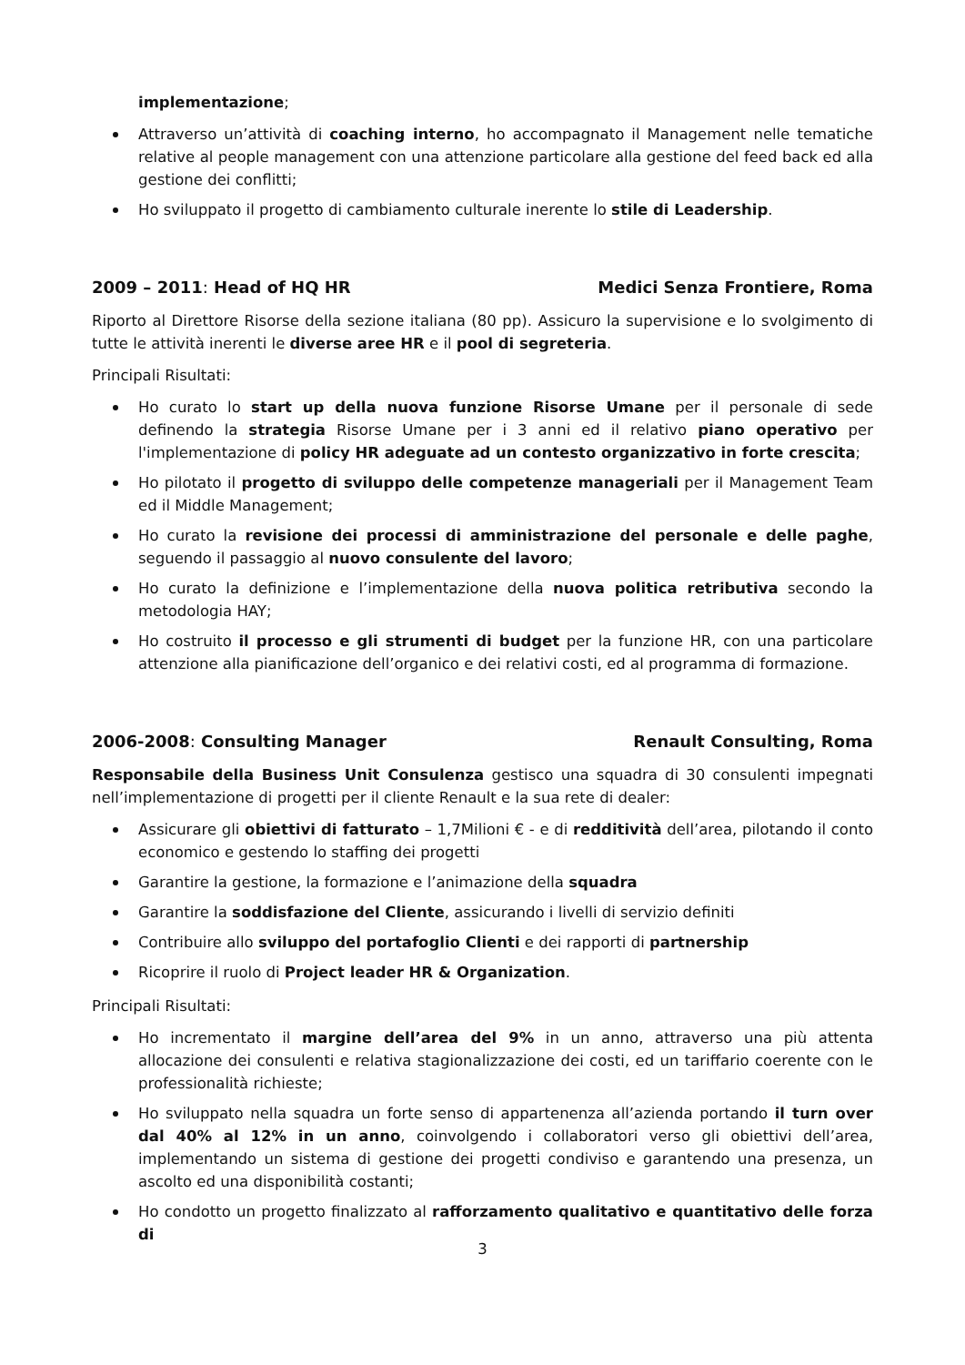implementazione;
Attraverso un’attività di coaching interno, ho accompagnato il Management nelle tematiche relative al people management con una attenzione particolare alla gestione del feed back ed alla gestione dei conflitti;
Ho sviluppato il progetto di cambiamento culturale inerente lo stile di Leadership.
2009 – 2011: Head of HQ HR Medici Senza Frontiere, Roma
Riporto al Direttore Risorse della sezione italiana (80 pp). Assicuro la supervisione e lo svolgimento di tutte le attività inerenti le diverse aree HR e il pool di segreteria.
Principali Risultati:
Ho curato lo start up della nuova funzione Risorse Umane per il personale di sede definendo la strategia Risorse Umane per i 3 anni ed il relativo piano operativo per l'implementazione di policy HR adeguate ad un contesto organizzativo in forte crescita;
Ho pilotato il progetto di sviluppo delle competenze manageriali per il Management Team ed il Middle Management;
Ho curato la revisione dei processi di amministrazione del personale e delle paghe, seguendo il passaggio al nuovo consulente del lavoro;
Ho curato la definizione e l’implementazione della nuova politica retributiva secondo la metodologia HAY;
Ho costruito il processo e gli strumenti di budget per la funzione HR, con una particolare attenzione alla pianificazione dell’organico e dei relativi costi, ed al programma di formazione.
2006-2008: Consulting Manager Renault Consulting, Roma
Responsabile della Business Unit Consulenza gestisco una squadra di 30 consulenti impegnati nell’implementazione di progetti per il cliente Renault e la sua rete di dealer:
Assicurare gli obiettivi di fatturato – 1,7Milioni € - e di redditività dell’area, pilotando il conto economico e gestendo lo staffing dei progetti
Garantire la gestione, la formazione e l’animazione della squadra
Garantire la soddisfazione del Cliente, assicurando i livelli di servizio definiti
Contribuire allo sviluppo del portafoglio Clienti e dei rapporti di partnership
Ricoprire il ruolo di Project leader HR & Organization.
Principali Risultati:
Ho incrementato il margine dell’area del 9% in un anno, attraverso una più attenta allocazione dei consulenti e relativa stagionalizzazione dei costi, ed un tariffario coerente con le professionalità richieste;
Ho sviluppato nella squadra un forte senso di appartenenza all’azienda portando il turn over dal 40% al 12% in un anno, coinvolgendo i collaboratori verso gli obiettivi dell’area, implementando un sistema di gestione dei progetti condiviso e garantendo una presenza, un ascolto ed una disponibilità costanti;
Ho condotto un progetto finalizzato al rafforzamento qualitativo e quantitativo delle forza di
3